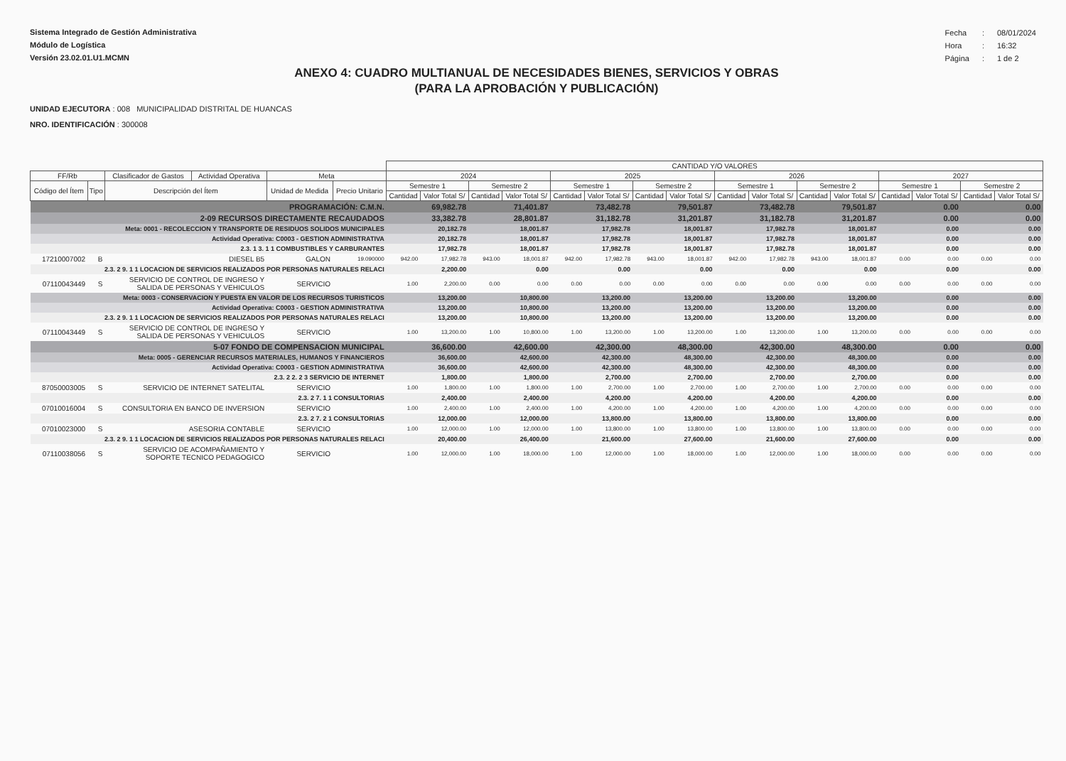Sistema Integrado de Gestión Administrativa
Módulo de Logística
Versión 23.02.01.U1.MCMN
| Fecha | : | 08/01/2024 |
| Hora | : | 16:32 |
| Página | : | 1 de 2 |
ANEXO 4: CUADRO MULTIANUAL DE NECESIDADES BIENES, SERVICIOS Y OBRAS
(PARA LA APROBACIÓN Y PUBLICACIÓN)
UNIDAD EJECUTORA : 008 MUNICIPALIDAD DISTRITAL DE HUANCAS
NRO. IDENTIFICACIÓN : 300008
| | | | | | | CANTIDAD Y/O VALORES | | | | | | | | | | | | | | | |
| --- | --- | --- | --- | --- | --- | --- | --- | --- | --- | --- | --- | --- | --- | --- | --- | --- | --- | --- | --- | --- | --- |
| FF/Rb | | Clasificador de Gastos | Actividad Operativa | Meta | | 2024 | | | | 2025 | | | | 2026 | | | | 2027 | | | |
| Código del Ítem | Tipo | Descripción del Ítem | | Unidad de Medida | Precio Unitario | Semestre 1 | | Semestre 2 | | Semestre 1 | | Semestre 2 | | Semestre 1 | | Semestre 2 | | Semestre 1 | | Semestre 2 | |
| | | | | | | Cantidad | Valor Total S/ | Cantidad | Valor Total S/ | Cantidad | Valor Total S/ | Cantidad | Valor Total S/ | Cantidad | Valor Total S/ | Cantidad | Valor Total S/ | Cantidad | Valor Total S/ | Cantidad | Valor Total S/ |
| PROGRAMACIÓN: C.M.N. | | | | | | | 69,982.78 | | 71,401.87 | | 73,482.78 | | 79,501.87 | | 73,482.78 | | 79,501.87 | | 0.00 | | 0.00 |
| 2-09 RECURSOS DIRECTAMENTE RECAUDADOS | | | | | | | 33,382.78 | | 28,801.87 | | 31,182.78 | | 31,201.87 | | 31,182.78 | | 31,201.87 | | 0.00 | | 0.00 |
| Meta: 0001 - RECOLECCION Y TRANSPORTE DE RESIDUOS SOLIDOS MUNICIPALES | | | | | | | 20,182.78 | | 18,001.87 | | 17,982.78 | | 18,001.87 | | 17,982.78 | | 18,001.87 | | 0.00 | | 0.00 |
| Actividad Operativa: C0003 - GESTION ADMINISTRATIVA | | | | | | | 20,182.78 | | 18,001.87 | | 17,982.78 | | 18,001.87 | | 17,982.78 | | 18,001.87 | | 0.00 | | 0.00 |
| 2.3. 1 3. 1 1 COMBUSTIBLES Y CARBURANTES | | | | | | | 17,982.78 | | 18,001.87 | | 17,982.78 | | 18,001.87 | | 17,982.78 | | 18,001.87 | | 0.00 | | 0.00 |
| 17210007002 | B | DIESEL B5 | | GALON | 19.090000 | 942.00 | 17,982.78 | 943.00 | 18,001.87 | 942.00 | 17,982.78 | 943.00 | 18,001.87 | 942.00 | 17,982.78 | 943.00 | 18,001.87 | 0.00 | 0.00 | 0.00 | 0.00 |
| 2.3. 2 9. 1 1 LOCACION DE SERVICIOS REALIZADOS POR PERSONAS NATURALES RELACI | | | | | | | 2,200.00 | | 0.00 | | 0.00 | | 0.00 | | 0.00 | | 0.00 | | 0.00 | | 0.00 |
| 07110043449 | S | SERVICIO DE CONTROL DE INGRESO Y SALIDA DE PERSONAS Y VEHICULOS | | SERVICIO | | 1.00 | 2,200.00 | 0.00 | 0.00 | 0.00 | 0.00 | 0.00 | 0.00 | 0.00 | 0.00 | 0.00 | 0.00 | 0.00 | 0.00 | 0.00 | 0.00 |
| Meta: 0003 - CONSERVACION Y PUESTA EN VALOR DE LOS RECURSOS TURISTICOS | | | | | | | 13,200.00 | | 10,800.00 | | 13,200.00 | | 13,200.00 | | 13,200.00 | | 13,200.00 | | 0.00 | | 0.00 |
| Actividad Operativa: C0003 - GESTION ADMINISTRATIVA | | | | | | | 13,200.00 | | 10,800.00 | | 13,200.00 | | 13,200.00 | | 13,200.00 | | 13,200.00 | | 0.00 | | 0.00 |
| 2.3. 2 9. 1 1 LOCACION DE SERVICIOS REALIZADOS POR PERSONAS NATURALES RELACI | | | | | | | 13,200.00 | | 10,800.00 | | 13,200.00 | | 13,200.00 | | 13,200.00 | | 13,200.00 | | 0.00 | | 0.00 |
| 07110043449 | S | SERVICIO DE CONTROL DE INGRESO Y SALIDA DE PERSONAS Y VEHICULOS | | SERVICIO | | 1.00 | 13,200.00 | 1.00 | 10,800.00 | 1.00 | 13,200.00 | 1.00 | 13,200.00 | 1.00 | 13,200.00 | 1.00 | 13,200.00 | 0.00 | 0.00 | 0.00 | 0.00 |
| 5-07 FONDO DE COMPENSACION MUNICIPAL | | | | | | | 36,600.00 | | 42,600.00 | | 42,300.00 | | 48,300.00 | | 42,300.00 | | 48,300.00 | | 0.00 | | 0.00 |
| Meta: 0005 - GERENCIAR RECURSOS MATERIALES, HUMANOS Y FINANCIEROS | | | | | | | 36,600.00 | | 42,600.00 | | 42,300.00 | | 48,300.00 | | 42,300.00 | | 48,300.00 | | 0.00 | | 0.00 |
| Actividad Operativa: C0003 - GESTION ADMINISTRATIVA | | | | | | | 36,600.00 | | 42,600.00 | | 42,300.00 | | 48,300.00 | | 42,300.00 | | 48,300.00 | | 0.00 | | 0.00 |
| 2.3. 2 2. 2 3 SERVICIO DE INTERNET | | | | | | | 1,800.00 | | 1,800.00 | | 2,700.00 | | 2,700.00 | | 2,700.00 | | 2,700.00 | | 0.00 | | 0.00 |
| 87050003005 | S | SERVICIO DE INTERNET SATELITAL | | SERVICIO | | 1.00 | 1,800.00 | 1.00 | 1,800.00 | 1.00 | 2,700.00 | 1.00 | 2,700.00 | 1.00 | 2,700.00 | 1.00 | 2,700.00 | 0.00 | 0.00 | 0.00 | 0.00 |
| 2.3. 2 7. 1 1 CONSULTORIAS | | | | | | | 2,400.00 | | 2,400.00 | | 4,200.00 | | 4,200.00 | | 4,200.00 | | 4,200.00 | | 0.00 | | 0.00 |
| 07010016004 | S | CONSULTORIA EN BANCO DE INVERSION | | SERVICIO | | 1.00 | 2,400.00 | 1.00 | 2,400.00 | 1.00 | 4,200.00 | 1.00 | 4,200.00 | 1.00 | 4,200.00 | 1.00 | 4,200.00 | 0.00 | 0.00 | 0.00 | 0.00 |
| 2.3. 2 7. 2 1 CONSULTORIAS | | | | | | | 12,000.00 | | 12,000.00 | | 13,800.00 | | 13,800.00 | | 13,800.00 | | 13,800.00 | | 0.00 | | 0.00 |
| 07010023000 | S | ASESORIA CONTABLE | | SERVICIO | | 1.00 | 12,000.00 | 1.00 | 12,000.00 | 1.00 | 13,800.00 | 1.00 | 13,800.00 | 1.00 | 13,800.00 | 1.00 | 13,800.00 | 0.00 | 0.00 | 0.00 | 0.00 |
| 2.3. 2 9. 1 1 LOCACION DE SERVICIOS REALIZADOS POR PERSONAS NATURALES RELACI | | | | | | | 20,400.00 | | 26,400.00 | | 21,600.00 | | 27,600.00 | | 21,600.00 | | 27,600.00 | | 0.00 | | 0.00 |
| 07110038056 | S | SERVICIO DE ACOMPAÑAMIENTO Y SOPORTE TECNICO PEDAGOGICO | | SERVICIO | | 1.00 | 12,000.00 | 1.00 | 18,000.00 | 1.00 | 12,000.00 | 1.00 | 18,000.00 | 1.00 | 12,000.00 | 1.00 | 18,000.00 | 0.00 | 0.00 | 0.00 | 0.00 |